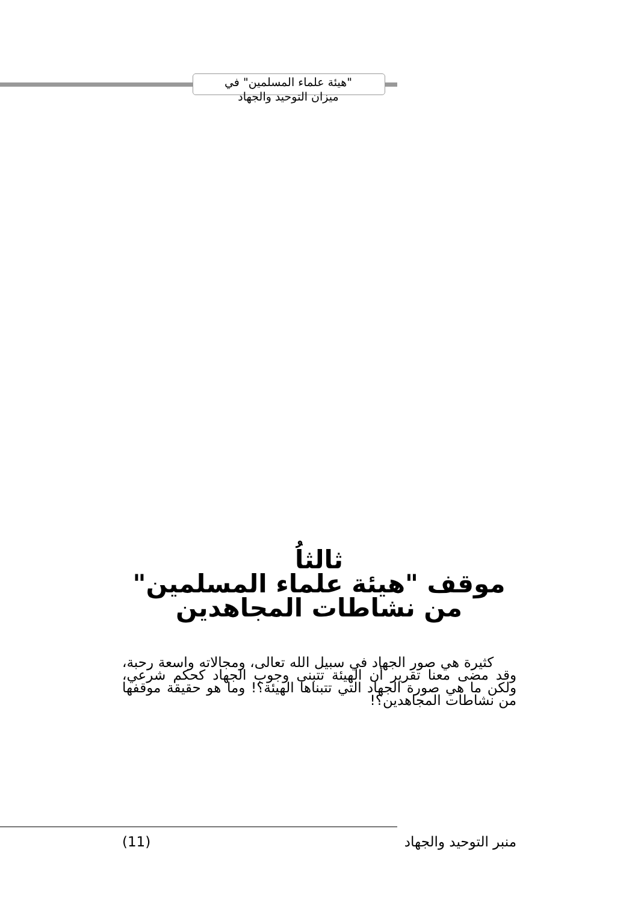"هيئة علماء المسلمين" في
ميزان التوحيد والجهاد
ثالثاُ
موقف "هيئة علماء المسلمين" من نشاطات المجاهدين
كثيرة هي صور الجهاد في سبيل الله تعالى، ومجالاته واسعة رحبة، وقد مضى معنا تقرير أن الهيئة تتبنى وجوب الجهاد كحكم شرعي، ولكن ما هي صورة الجهاد التي تتبناها الهيئة؟! وما هو حقيقة موقفها من نشاطات المجاهدين؟!
منبر التوحيد والجهاد (11)